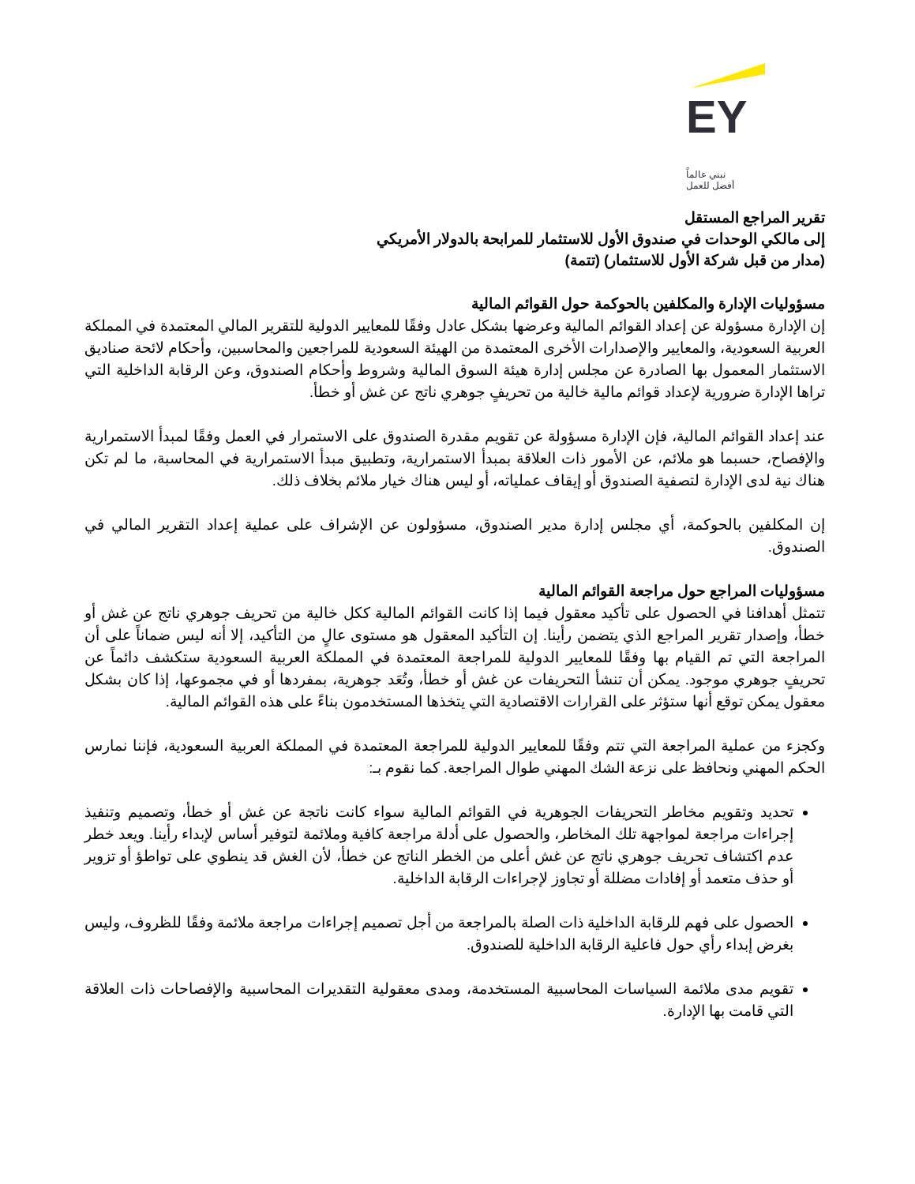EY
نبني عالماً
أفضل للعمل
تقرير المراجع المستقل
إلى مالكي الوحدات في صندوق الأول للاستثمار للمرابحة بالدولار الأمريكي
(مدار من قبل شركة الأول للاستثمار) (تتمة)
مسؤوليات الإدارة والمكلفين بالحوكمة حول القوائم المالية
إن الإدارة مسؤولة عن إعداد القوائم المالية وعرضها بشكل عادل وفقًا للمعايير الدولية للتقرير المالي المعتمدة في المملكة العربية السعودية، والمعايير والإصدارات الأخرى المعتمدة من الهيئة السعودية للمراجعين والمحاسبين، وأحكام لائحة صناديق الاستثمار المعمول بها الصادرة عن مجلس إدارة هيئة السوق المالية وشروط وأحكام الصندوق، وعن الرقابة الداخلية التي تراها الإدارة ضرورية لإعداد قوائم مالية خالية من تحريفٍ جوهري ناتج عن غش أو خطأ.
عند إعداد القوائم المالية، فإن الإدارة مسؤولة عن تقويم مقدرة الصندوق على الاستمرار في العمل وفقًا لمبدأ الاستمرارية والإفصاح، حسبما هو ملائم، عن الأمور ذات العلاقة بمبدأ الاستمرارية، وتطبيق مبدأ الاستمرارية في المحاسبة، ما لم تكن هناك نية لدى الإدارة لتصفية الصندوق أو إيقاف عملياته، أو ليس هناك خيار ملائم بخلاف ذلك.
إن المكلفين بالحوكمة، أي مجلس إدارة مدير الصندوق، مسؤولون عن الإشراف على عملية إعداد التقرير المالي في الصندوق.
مسؤوليات المراجع حول مراجعة القوائم المالية
تتمثل أهدافنا في الحصول على تأكيد معقول فيما إذا كانت القوائم المالية ككل خالية من تحريف جوهري ناتج عن غش أو خطأ، وإصدار تقرير المراجع الذي يتضمن رأينا. إن التأكيد المعقول هو مستوى عالٍ من التأكيد، إلا أنه ليس ضماناً على أن المراجعة التي تم القيام بها وفقًا للمعايير الدولية للمراجعة المعتمدة في المملكة العربية السعودية ستكشف دائماً عن تحريفٍ جوهري موجود. يمكن أن تنشأ التحريفات عن غش أو خطأ، وتُعَد جوهرية، بمفردها أو في مجموعها، إذا كان بشكل معقول يمكن توقع أنها ستؤثر على القرارات الاقتصادية التي يتخذها المستخدمون بناءً على هذه القوائم المالية.
وكجزء من عملية المراجعة التي تتم وفقًا للمعايير الدولية للمراجعة المعتمدة في المملكة العربية السعودية، فإننا نمارس الحكم المهني ونحافظ على نزعة الشك المهني طوال المراجعة. كما نقوم بـ:
تحديد وتقويم مخاطر التحريفات الجوهرية في القوائم المالية سواء كانت ناتجة عن غش أو خطأ، وتصميم وتنفيذ إجراءات مراجعة لمواجهة تلك المخاطر، والحصول على أدلة مراجعة كافية وملائمة لتوفير أساس لإبداء رأينا. ويعد خطر عدم اكتشاف تحريف جوهري ناتج عن غش أعلى من الخطر الناتج عن خطأ، لأن الغش قد ينطوي على تواطؤ أو تزوير أو حذف متعمد أو إفادات مضللة أو تجاوز لإجراءات الرقابة الداخلية.
الحصول على فهم للرقابة الداخلية ذات الصلة بالمراجعة من أجل تصميم إجراءات مراجعة ملائمة وفقًا للظروف، وليس بغرض إبداء رأي حول فاعلية الرقابة الداخلية للصندوق.
تقويم مدى ملائمة السياسات المحاسبية المستخدمة، ومدى معقولية التقديرات المحاسبية والإفصاحات ذات العلاقة التي قامت بها الإدارة.